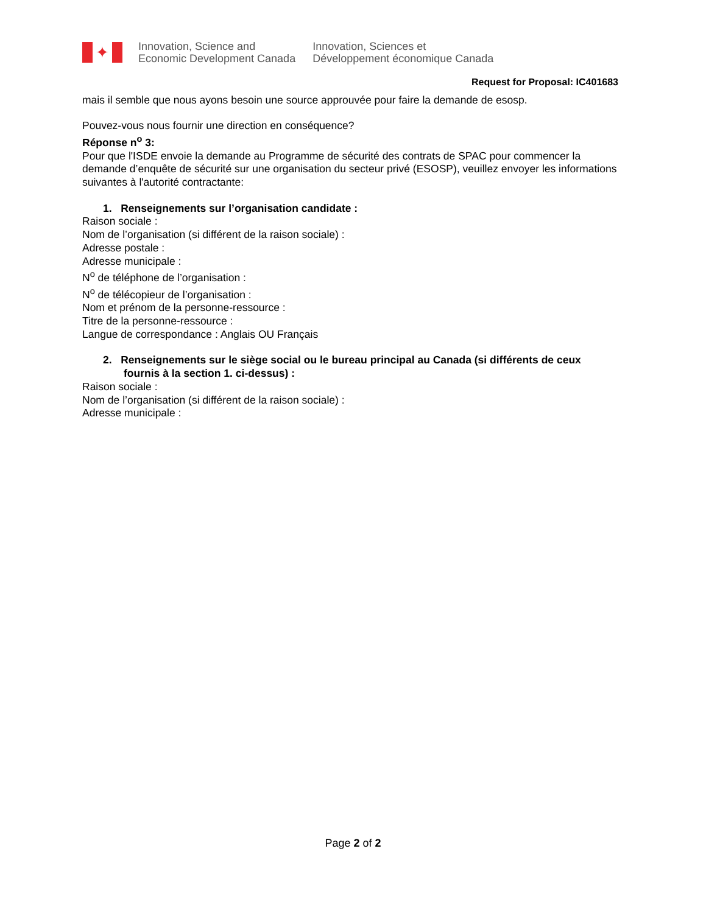✦
Innovation, Science and
Economic Development Canada
Innovation, Sciences et
Développement économique Canada
Request for Proposal: IC401683
mais il semble que nous ayons besoin une source approuvée pour faire la demande de esosp.
Pouvez-vous nous fournir une direction en conséquence?
Réponse n<sup>o</sup> 3:
Pour que l'ISDE envoie la demande au Programme de sécurité des contrats de SPAC pour commencer la demande d’enquête de sécurité sur une organisation du secteur privé (ESOSP), veuillez envoyer les informations suivantes à l'autorité contractante:
1. Renseignements sur l’organisation candidate :
Raison sociale :
Nom de l’organisation (si différent de la raison sociale) :
Adresse postale :
Adresse municipale :
N<sup>o</sup> de téléphone de l’organisation :
N<sup>o</sup> de télécopieur de l’organisation :
Nom et prénom de la personne-ressource :
Titre de la personne-ressource :
Langue de correspondance : Anglais OU Français
2. Renseignements sur le siège social ou le bureau principal au Canada (si différents de ceux fournis à la section 1. ci-dessus) :
Raison sociale :
Nom de l’organisation (si différent de la raison sociale) :
Adresse municipale :
Page 2 of 2